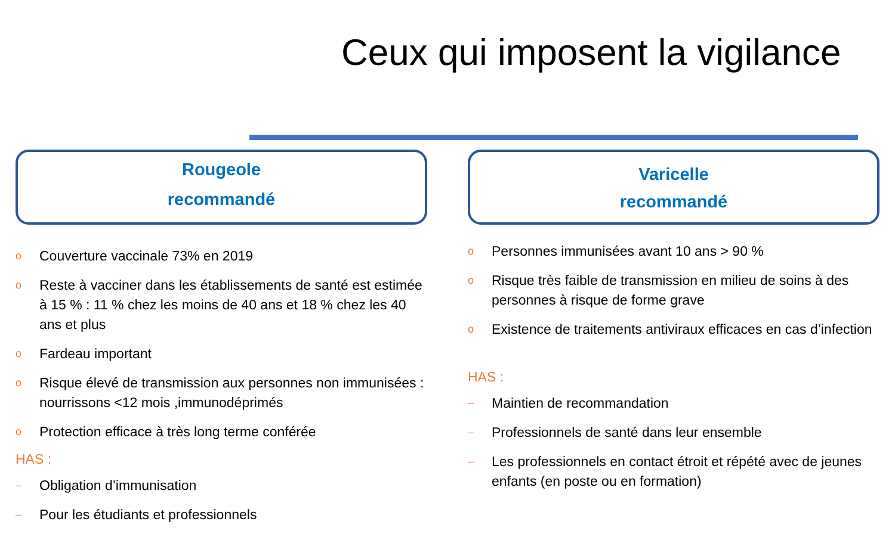Ceux qui imposent la vigilance
Rougeole
recommandé
o Couverture vaccinale 73% en 2019
o Reste à vacciner dans les établissements de santé est estimée à 15 % : 11 % chez les moins de 40 ans et 18 % chez les 40 ans et plus
o Fardeau important
o Risque élevé de transmission aux personnes non immunisées : nourrissons <12 mois ,immunodéprimés
o Protection efficace à très long terme conférée
HAS :
– Obligation d’immunisation
– Pour les étudiants et professionnels
Varicelle
recommandé
o Personnes immunisées avant 10 ans > 90 %
o Risque très faible de transmission en milieu de soins à des personnes à risque de forme grave
o Existence de traitements antiviraux efficaces en cas d’infection
HAS :
– Maintien de recommandation
– Professionnels de santé dans leur ensemble
– Les professionnels en contact étroit et répété avec de jeunes enfants (en poste ou en formation)